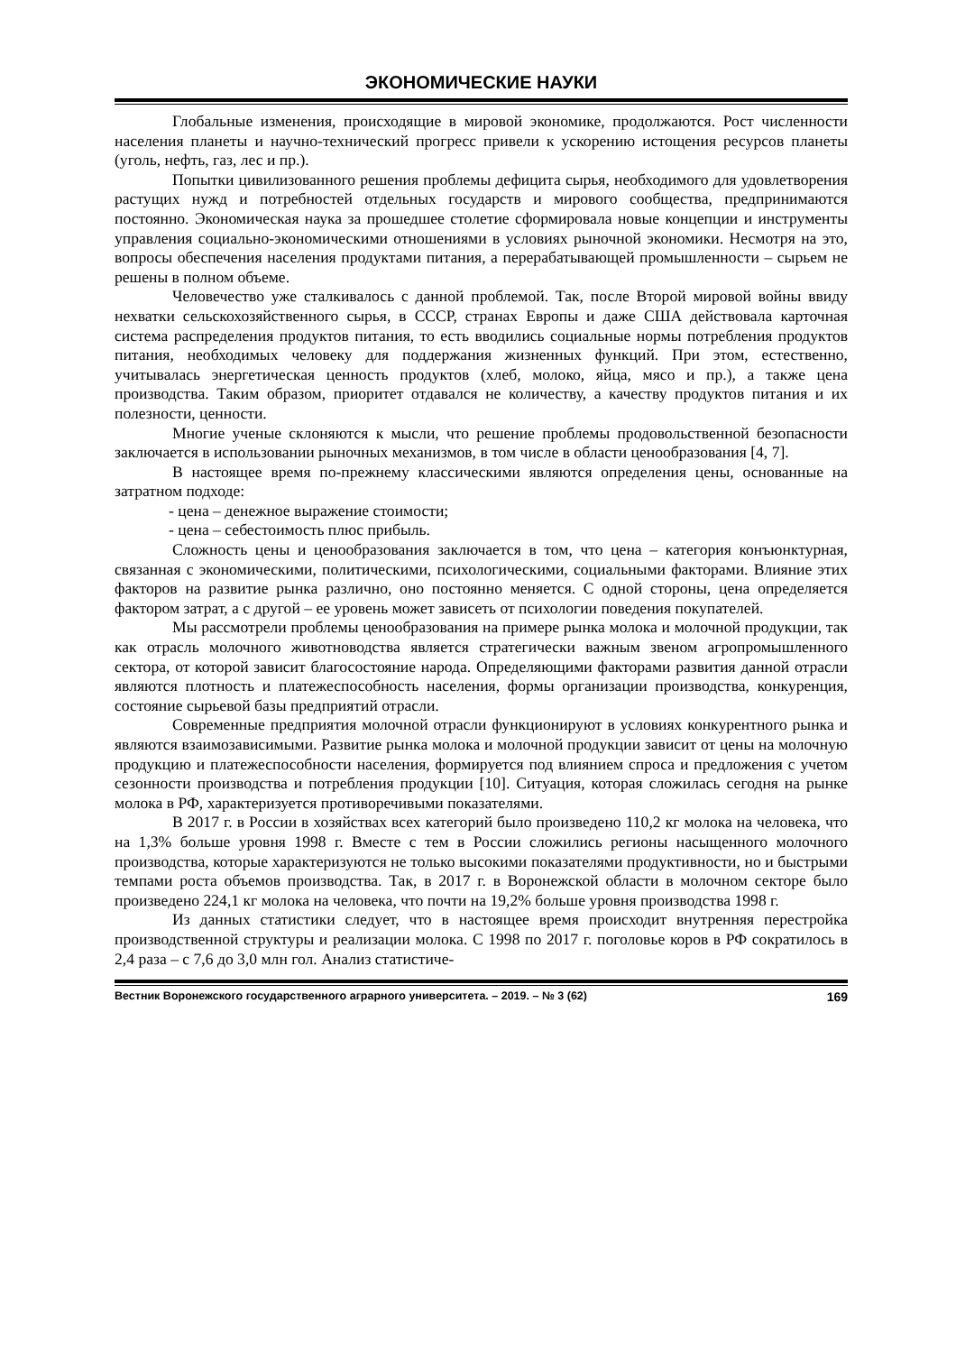ЭКОНОМИЧЕСКИЕ НАУКИ
Глобальные изменения, происходящие в мировой экономике, продолжаются. Рост численности населения планеты и научно-технический прогресс привели к ускорению истощения ресурсов планеты (уголь, нефть, газ, лес и пр.).
Попытки цивилизованного решения проблемы дефицита сырья, необходимого для удовлетворения растущих нужд и потребностей отдельных государств и мирового сообщества, предпринимаются постоянно. Экономическая наука за прошедшее столетие сформировала новые концепции и инструменты управления социально-экономическими отношениями в условиях рыночной экономики. Несмотря на это, вопросы обеспечения населения продуктами питания, а перерабатывающей промышленности – сырьем не решены в полном объеме.
Человечество уже сталкивалось с данной проблемой. Так, после Второй мировой войны ввиду нехватки сельскохозяйственного сырья, в СССР, странах Европы и даже США действовала карточная система распределения продуктов питания, то есть вводились социальные нормы потребления продуктов питания, необходимых человеку для поддержания жизненных функций. При этом, естественно, учитывалась энергетическая ценность продуктов (хлеб, молоко, яйца, мясо и пр.), а также цена производства. Таким образом, приоритет отдавался не количеству, а качеству продуктов питания и их полезности, ценности.
Многие ученые склоняются к мысли, что решение проблемы продовольственной безопасности заключается в использовании рыночных механизмов, в том числе в области ценообразования [4, 7].
В настоящее время по-прежнему классическими являются определения цены, основанные на затратном подходе:
- цена – денежное выражение стоимости;
- цена – себестоимость плюс прибыль.
Сложность цены и ценообразования заключается в том, что цена – категория конъюнктурная, связанная с экономическими, политическими, психологическими, социальными факторами. Влияние этих факторов на развитие рынка различно, оно постоянно меняется. С одной стороны, цена определяется фактором затрат, а с другой – ее уровень может зависеть от психологии поведения покупателей.
Мы рассмотрели проблемы ценообразования на примере рынка молока и молочной продукции, так как отрасль молочного животноводства является стратегически важным звеном агропромышленного сектора, от которой зависит благосостояние народа. Определяющими факторами развития данной отрасли являются плотность и платежеспособность населения, формы организации производства, конкуренция, состояние сырьевой базы предприятий отрасли.
Современные предприятия молочной отрасли функционируют в условиях конкурентного рынка и являются взаимозависимыми. Развитие рынка молока и молочной продукции зависит от цены на молочную продукцию и платежеспособности населения, формируется под влиянием спроса и предложения с учетом сезонности производства и потребления продукции [10]. Ситуация, которая сложилась сегодня на рынке молока в РФ, характеризуется противоречивыми показателями.
В 2017 г. в России в хозяйствах всех категорий было произведено 110,2 кг молока на человека, что на 1,3% больше уровня 1998 г. Вместе с тем в России сложились регионы насыщенного молочного производства, которые характеризуются не только высокими показателями продуктивности, но и быстрыми темпами роста объемов производства. Так, в 2017 г. в Воронежской области в молочном секторе было произведено 224,1 кг молока на человека, что почти на 19,2% больше уровня производства 1998 г.
Из данных статистики следует, что в настоящее время происходит внутренняя перестройка производственной структуры и реализации молока. С 1998 по 2017 г. поголовье коров в РФ сократилось в 2,4 раза – с 7,6 до 3,0 млн гол. Анализ статистиче-
Вестник Воронежского государственного аграрного университета. – 2019. – № 3 (62) 169